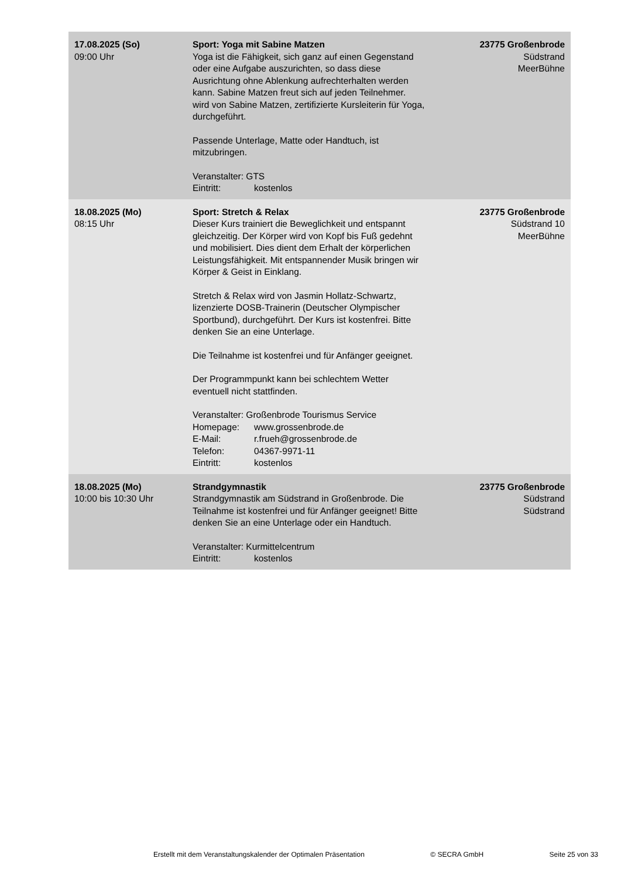| 17.08.2025 (So) 09:00 Uhr | Sport: Yoga mit Sabine Matzen Yoga ist die Fähigkeit, sich ganz auf einen Gegenstand oder eine Aufgabe auszurichten, so dass diese Ausrichtung ohne Ablenkung aufrechterhalten werden kann. Sabine Matzen freut sich auf jeden Teilnehmer. wird von Sabine Matzen, zertifizierte Kursleiterin für Yoga, durchgeführt. Passende Unterlage, Matte oder Handtuch, ist mitzubringen. Veranstalter: GTS Eintritt: kostenlos | 23775 Großenbrode Südstrand MeerBühne |
| 18.08.2025 (Mo) 08:15 Uhr | Sport: Stretch & Relax Dieser Kurs trainiert die Beweglichkeit und entspannt gleichzeitig. Der Körper wird von Kopf bis Fuß gedehnt und mobilisiert. Dies dient dem Erhalt der körperlichen Leistungsfähigkeit. Mit entspannender Musik bringen wir Körper & Geist in Einklang. Stretch & Relax wird von Jasmin Hollatz-Schwartz, lizenzierte DOSB-Trainerin (Deutscher Olympischer Sportbund), durchgeführt. Der Kurs ist kostenfrei. Bitte denken Sie an eine Unterlage. Die Teilnahme ist kostenfrei und für Anfänger geeignet. Der Programmpunkt kann bei schlechtem Wetter eventuell nicht stattfinden. Veranstalter: Großenbrode Tourismus Service Homepage: www.grossenbrode.de E-Mail: r.frueh@grossenbrode.de Telefon: 04367-9971-11 Eintritt: kostenlos | 23775 Großenbrode Südstrand 10 MeerBühne |
| 18.08.2025 (Mo) 10:00 bis 10:30 Uhr | Strandgymnastik Strandgymnastik am Südstrand in Großenbrode. Die Teilnahme ist kostenfrei und für Anfänger geeignet! Bitte denken Sie an eine Unterlage oder ein Handtuch. Veranstalter: Kurmittelcentrum Eintritt: kostenlos | 23775 Großenbrode Südstrand Südstrand |
Erstellt mit dem Veranstaltungskalender der Optimalen Präsentation © SECRA GmbH Seite 25 von 33